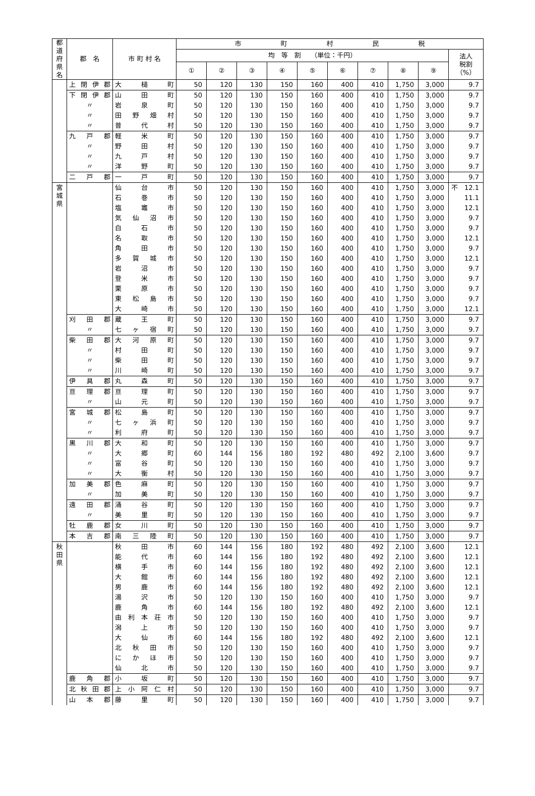| 都 道 府 県 名 | 郡 名 | 市 町 村 名 | 市 町 村 民 税 | | | | | | | | | |
| --- | --- | --- | --- | --- | --- | --- | --- | --- | --- | --- | --- | --- |
| | | | 均 等 割 （単位：千円） | | | | | | | | | 法人 税割 （%） |
| | | | ① | ② | ③ | ④ | ⑤ | ⑥ | ⑦ | ⑧ | ⑨ | |
| | 上 閉 伊 郡 | 大 槌 町 | 50 | 120 | 130 | 150 | 160 | 400 | 410 | 1,750 | 3,000 | 9.7 |
| | 下 閉 伊 郡 | 山 田 町 | 50 | 120 | 130 | 150 | 160 | 400 | 410 | 1,750 | 3,000 | 9.7 |
| | 〃 | 岩 泉 町 | 50 | 120 | 130 | 150 | 160 | 400 | 410 | 1,750 | 3,000 | 9.7 |
| | 〃 | 田 野 畑 村 | 50 | 120 | 130 | 150 | 160 | 400 | 410 | 1,750 | 3,000 | 9.7 |
| | 〃 | 普 代 村 | 50 | 120 | 130 | 150 | 160 | 400 | 410 | 1,750 | 3,000 | 9.7 |
| | 九 戸 郡 | 軽 米 町 | 50 | 120 | 130 | 150 | 160 | 400 | 410 | 1,750 | 3,000 | 9.7 |
| | 〃 | 野 田 村 | 50 | 120 | 130 | 150 | 160 | 400 | 410 | 1,750 | 3,000 | 9.7 |
| | 〃 | 九 戸 村 | 50 | 120 | 130 | 150 | 160 | 400 | 410 | 1,750 | 3,000 | 9.7 |
| | 〃 | 洋 野 町 | 50 | 120 | 130 | 150 | 160 | 400 | 410 | 1,750 | 3,000 | 9.7 |
| | 二 戸 郡 | 一 戸 町 | 50 | 120 | 130 | 150 | 160 | 400 | 410 | 1,750 | 3,000 | 9.7 |
| 宮 城 県 | | 仙 台 市 | 50 | 120 | 130 | 150 | 160 | 400 | 410 | 1,750 | 3,000 | 不 12.1 |
| | | 石 巻 市 | 50 | 120 | 130 | 150 | 160 | 400 | 410 | 1,750 | 3,000 | 11.1 |
| | | 塩 竈 市 | 50 | 120 | 130 | 150 | 160 | 400 | 410 | 1,750 | 3,000 | 12.1 |
| | | 気 仙 沼 市 | 50 | 120 | 130 | 150 | 160 | 400 | 410 | 1,750 | 3,000 | 9.7 |
| | | 白 石 市 | 50 | 120 | 130 | 150 | 160 | 400 | 410 | 1,750 | 3,000 | 9.7 |
| | | 名 取 市 | 50 | 120 | 130 | 150 | 160 | 400 | 410 | 1,750 | 3,000 | 12.1 |
| | | 角 田 市 | 50 | 120 | 130 | 150 | 160 | 400 | 410 | 1,750 | 3,000 | 9.7 |
| | | 多 賀 城 市 | 50 | 120 | 130 | 150 | 160 | 400 | 410 | 1,750 | 3,000 | 12.1 |
| | | 岩 沼 市 | 50 | 120 | 130 | 150 | 160 | 400 | 410 | 1,750 | 3,000 | 9.7 |
| | | 登 米 市 | 50 | 120 | 130 | 150 | 160 | 400 | 410 | 1,750 | 3,000 | 9.7 |
| | | 栗 原 市 | 50 | 120 | 130 | 150 | 160 | 400 | 410 | 1,750 | 3,000 | 9.7 |
| | | 東 松 島 市 | 50 | 120 | 130 | 150 | 160 | 400 | 410 | 1,750 | 3,000 | 9.7 |
| | | 大 崎 市 | 50 | 120 | 130 | 150 | 160 | 400 | 410 | 1,750 | 3,000 | 12.1 |
| | 刈 田 郡 | 蔵 王 町 | 50 | 120 | 130 | 150 | 160 | 400 | 410 | 1,750 | 3,000 | 9.7 |
| | 〃 | 七 ヶ 宿 町 | 50 | 120 | 130 | 150 | 160 | 400 | 410 | 1,750 | 3,000 | 9.7 |
| | 柴 田 郡 | 大 河 原 町 | 50 | 120 | 130 | 150 | 160 | 400 | 410 | 1,750 | 3,000 | 9.7 |
| | 〃 | 村 田 町 | 50 | 120 | 130 | 150 | 160 | 400 | 410 | 1,750 | 3,000 | 9.7 |
| | 〃 | 柴 田 町 | 50 | 120 | 130 | 150 | 160 | 400 | 410 | 1,750 | 3,000 | 9.7 |
| | 〃 | 川 崎 町 | 50 | 120 | 130 | 150 | 160 | 400 | 410 | 1,750 | 3,000 | 9.7 |
| | 伊 具 郡 | 丸 森 町 | 50 | 120 | 130 | 150 | 160 | 400 | 410 | 1,750 | 3,000 | 9.7 |
| | 亘 理 郡 | 亘 理 町 | 50 | 120 | 130 | 150 | 160 | 400 | 410 | 1,750 | 3,000 | 9.7 |
| | 〃 | 山 元 町 | 50 | 120 | 130 | 150 | 160 | 400 | 410 | 1,750 | 3,000 | 9.7 |
| | 宮 城 郡 | 松 島 町 | 50 | 120 | 130 | 150 | 160 | 400 | 410 | 1,750 | 3,000 | 9.7 |
| | 〃 | 七 ヶ 浜 町 | 50 | 120 | 130 | 150 | 160 | 400 | 410 | 1,750 | 3,000 | 9.7 |
| | 〃 | 利 府 町 | 50 | 120 | 130 | 150 | 160 | 400 | 410 | 1,750 | 3,000 | 9.7 |
| | 黒 川 郡 | 大 和 町 | 50 | 120 | 130 | 150 | 160 | 400 | 410 | 1,750 | 3,000 | 9.7 |
| | 〃 | 大 郷 町 | 60 | 144 | 156 | 180 | 192 | 480 | 492 | 2,100 | 3,600 | 9.7 |
| | 〃 | 富 谷 町 | 50 | 120 | 130 | 150 | 160 | 400 | 410 | 1,750 | 3,000 | 9.7 |
| | 〃 | 大 衡 村 | 50 | 120 | 130 | 150 | 160 | 400 | 410 | 1,750 | 3,000 | 9.7 |
| | 加 美 郡 | 色 麻 町 | 50 | 120 | 130 | 150 | 160 | 400 | 410 | 1,750 | 3,000 | 9.7 |
| | 〃 | 加 美 町 | 50 | 120 | 130 | 150 | 160 | 400 | 410 | 1,750 | 3,000 | 9.7 |
| | 遠 田 郡 | 涌 谷 町 | 50 | 120 | 130 | 150 | 160 | 400 | 410 | 1,750 | 3,000 | 9.7 |
| | 〃 | 美 里 町 | 50 | 120 | 130 | 150 | 160 | 400 | 410 | 1,750 | 3,000 | 9.7 |
| | 牡 鹿 郡 | 女 川 町 | 50 | 120 | 130 | 150 | 160 | 400 | 410 | 1,750 | 3,000 | 9.7 |
| | 本 吉 郡 | 南 三 陸 町 | 50 | 120 | 130 | 150 | 160 | 400 | 410 | 1,750 | 3,000 | 9.7 |
| 秋 田 県 | | 秋 田 市 | 60 | 144 | 156 | 180 | 192 | 480 | 492 | 2,100 | 3,600 | 12.1 |
| | | 能 代 市 | 60 | 144 | 156 | 180 | 192 | 480 | 492 | 2,100 | 3,600 | 12.1 |
| | | 横 手 市 | 60 | 144 | 156 | 180 | 192 | 480 | 492 | 2,100 | 3,600 | 12.1 |
| | | 大 館 市 | 60 | 144 | 156 | 180 | 192 | 480 | 492 | 2,100 | 3,600 | 12.1 |
| | | 男 鹿 市 | 60 | 144 | 156 | 180 | 192 | 480 | 492 | 2,100 | 3,600 | 12.1 |
| | | 湯 沢 市 | 50 | 120 | 130 | 150 | 160 | 400 | 410 | 1,750 | 3,000 | 9.7 |
| | | 鹿 角 市 | 60 | 144 | 156 | 180 | 192 | 480 | 492 | 2,100 | 3,600 | 12.1 |
| | | 由 利 本 荘 市 | 50 | 120 | 130 | 150 | 160 | 400 | 410 | 1,750 | 3,000 | 9.7 |
| | | 潟 上 市 | 50 | 120 | 130 | 150 | 160 | 400 | 410 | 1,750 | 3,000 | 9.7 |
| | | 大 仙 市 | 60 | 144 | 156 | 180 | 192 | 480 | 492 | 2,100 | 3,600 | 12.1 |
| | | 北 秋 田 市 | 50 | 120 | 130 | 150 | 160 | 400 | 410 | 1,750 | 3,000 | 9.7 |
| | | に か ほ 市 | 50 | 120 | 130 | 150 | 160 | 400 | 410 | 1,750 | 3,000 | 9.7 |
| | | 仙 北 市 | 50 | 120 | 130 | 150 | 160 | 400 | 410 | 1,750 | 3,000 | 9.7 |
| | 鹿 角 郡 | 小 坂 町 | 50 | 120 | 130 | 150 | 160 | 400 | 410 | 1,750 | 3,000 | 9.7 |
| | 北 秋 田 郡 | 上 小 阿 仁 村 | 50 | 120 | 130 | 150 | 160 | 400 | 410 | 1,750 | 3,000 | 9.7 |
| | 山 本 郡 | 藤 里 町 | 50 | 120 | 130 | 150 | 160 | 400 | 410 | 1,750 | 3,000 | 9.7 |